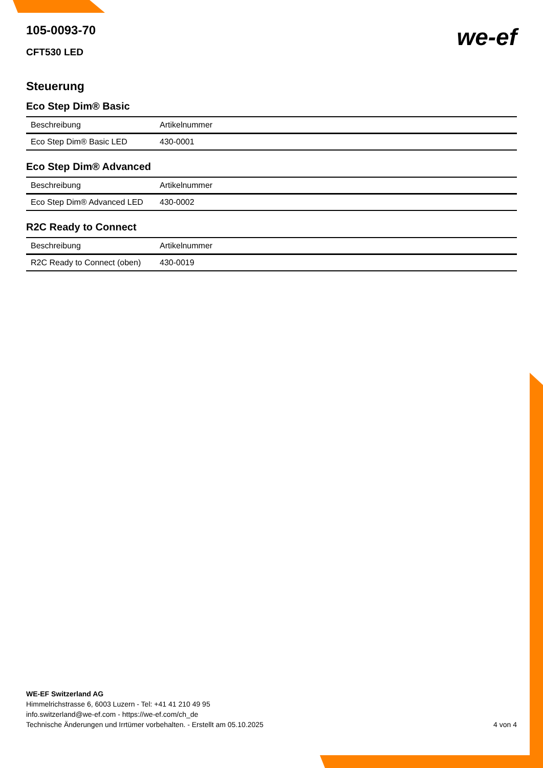we-ef
105-0093-70
CFT530 LED
Steuerung
Eco Step Dim® Basic
| Beschreibung | Artikelnummer |
| --- | --- |
| Eco Step Dim® Basic LED | 430-0001 |
Eco Step Dim® Advanced
| Beschreibung | Artikelnummer |
| --- | --- |
| Eco Step Dim® Advanced LED | 430-0002 |
R2C Ready to Connect
| Beschreibung | Artikelnummer |
| --- | --- |
| R2C Ready to Connect (oben) | 430-0019 |
WE-EF Switzerland AG
Himmelrichstrasse 6, 6003 Luzern - Tel: +41 41 210 49 95
info.switzerland@we-ef.com - https://we-ef.com/ch_de
Technische Änderungen und Irrtümer vorbehalten. - Erstellt am 05.10.2025 4 von 4